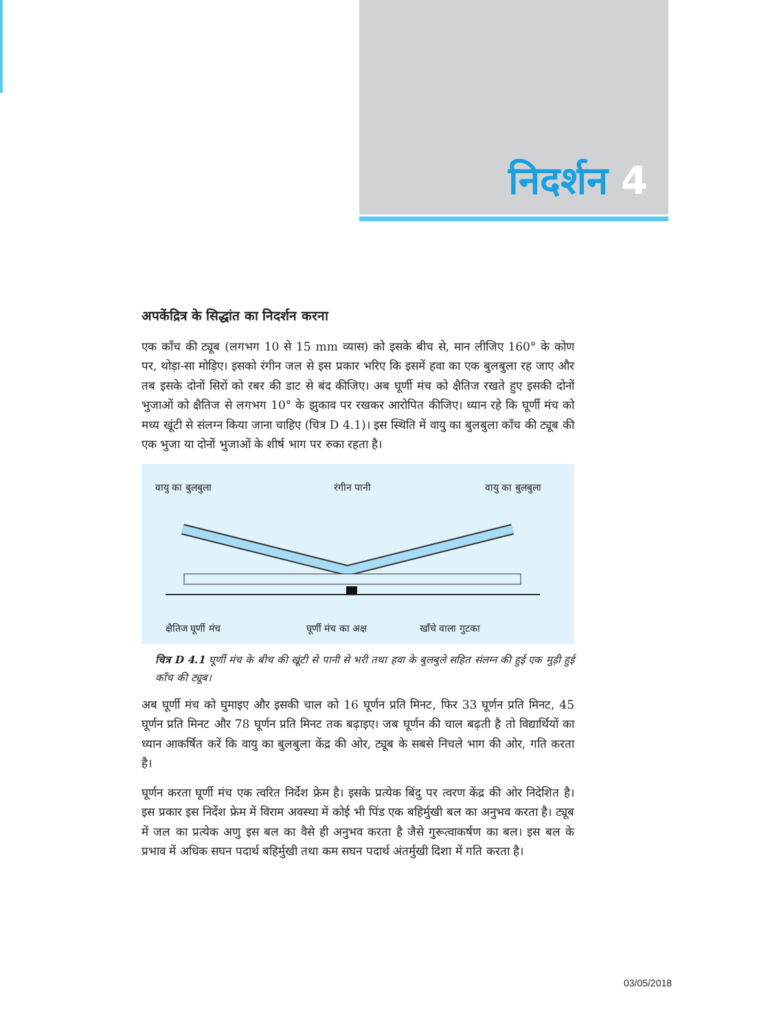निदर्शन 4
अपकेंद्रित्र के सिद्धांत का निदर्शन करना
एक काँच की ट्यूब (लगभग 10 से 15 mm व्यास) को इसके बीच से, मान लीजिए 160° के कोण पर, थोड़ा-सा मोड़िए। इसको रंगीन जल से इस प्रकार भरिए कि इसमें हवा का एक बुलबुला रह जाए और तब इसके दोनों सिरों को रबर की डाट से बंद कीजिए। अब घूर्णी मंच को क्षैतिज रखते हुए इसकी दोनों भुजाओं को क्षैतिज से लगभग 10° के झुकाव पर रखकर आरोपित कीजिए। ध्यान रहे कि घूर्णी मंच को मध्य खूंटी से संलग्न किया जाना चाहिए (चित्र D 4.1)। इस स्थिति में वायु का बुलबुला काँच की ट्यूब की एक भुजा या दोनों भुजाओं के शीर्ष भाग पर रुका रहता है।
वायु का बुलबुला रंगीन पानी वायु का बुलबुला
क्षैतिज घूर्णी मंच घूर्णी मंच का अक्ष खाँचे वाला गुटका
चित्र D 4.1 घूर्णी मंच के बीच की खूंटी से पानी से भरी तथा हवा के बुलबुले सहित संलग्न की हुई एक मुड़ी हुई काँच की ट्यूब।
अब घूर्णी मंच को घुमाइए और इसकी चाल को 16 घूर्णन प्रति मिनट, फिर 33 घूर्णन प्रति मिनट, 45 घूर्णन प्रति मिनट और 78 घूर्णन प्रति मिनट तक बढ़ाइए। जब घूर्णन की चाल बढ़ती है तो विद्यार्थियों का ध्यान आकर्षित करें कि वायु का बुलबुला केंद्र की ओर, ट्यूब के सबसे निचले भाग की ओर, गति करता है।
घूर्णन करता घूर्णी मंच एक त्वरित निर्देश फ्रेम है। इसके प्रत्येक बिंदु पर त्वरण केंद्र की ओर निदेशित है। इस प्रकार इस निर्देश फ्रेम में विराम अवस्था में कोई भी पिंड एक बहिर्मुखी बल का अनुभव करता है। ट्यूब में जल का प्रत्येक अणु इस बल का वैसे ही अनुभव करता है जैसे गुरूत्वाकर्षण का बल। इस बल के प्रभाव में अधिक सघन पदार्थ बहिर्मुखी तथा कम सघन पदार्थ अंतर्मुखी दिशा में गति करता है।
03/05/2018